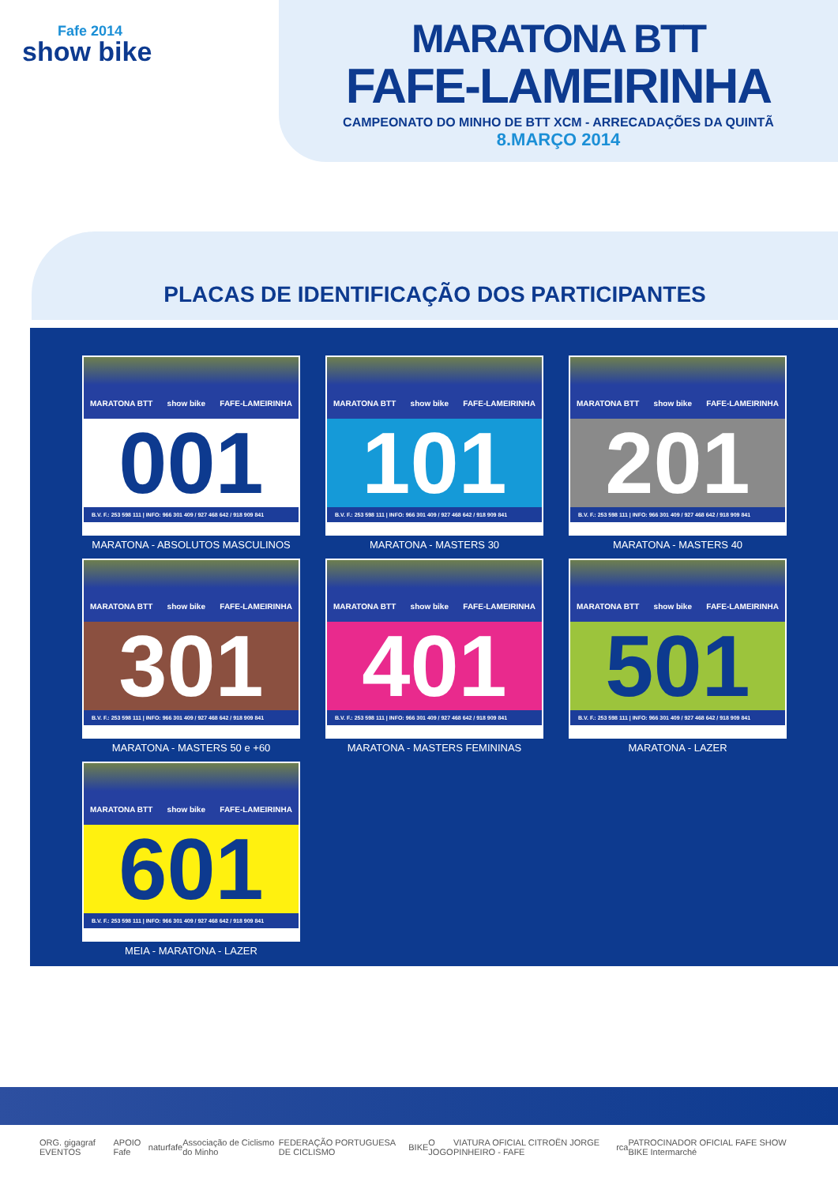Fafe 2014
show bike
MARATONA BTT
FAFE-LAMEIRINHA
CAMPEONATO DO MINHO DE BTT XCM - ARRECADAÇÕES DA QUINTÃ
8.MARÇO 2014
PLACAS DE IDENTIFICAÇÃO DOS PARTICIPANTES
MARATONA BTT show bike FAFE-LAMEIRINHA
001
B.V. F.: 253 598 111 | INFO: 966 301 409 / 927 468 642 / 918 909 841
MARATONA - ABSOLUTOS MASCULINOS
MARATONA BTT show bike FAFE-LAMEIRINHA
101
B.V. F.: 253 598 111 | INFO: 966 301 409 / 927 468 642 / 918 909 841
MARATONA - MASTERS 30
MARATONA BTT show bike FAFE-LAMEIRINHA
201
B.V. F.: 253 598 111 | INFO: 966 301 409 / 927 468 642 / 918 909 841
MARATONA - MASTERS 40
MARATONA BTT show bike FAFE-LAMEIRINHA
301
B.V. F.: 253 598 111 | INFO: 966 301 409 / 927 468 642 / 918 909 841
MARATONA - MASTERS 50 e +60
MARATONA BTT show bike FAFE-LAMEIRINHA
401
B.V. F.: 253 598 111 | INFO: 966 301 409 / 927 468 642 / 918 909 841
MARATONA - MASTERS FEMININAS
MARATONA BTT show bike FAFE-LAMEIRINHA
501
B.V. F.: 253 598 111 | INFO: 966 301 409 / 927 468 642 / 918 909 841
MARATONA - LAZER
MARATONA BTT show bike FAFE-LAMEIRINHA
601
B.V. F.: 253 598 111 | INFO: 966 301 409 / 927 468 642 / 918 909 841
MEIA - MARATONA - LAZER
ORG. gigagraf EVENTOS APOIO Fafe naturfafe Associação de Ciclismo do Minho FEDERAÇÃO PORTUGUESA DE CICLISMO BIKE O JOGO VIATURA OFICIAL CITROËN JORGE PINHEIRO - FAFE rca PATROCINADOR OFICIAL FAFE SHOW BIKE Intermarché